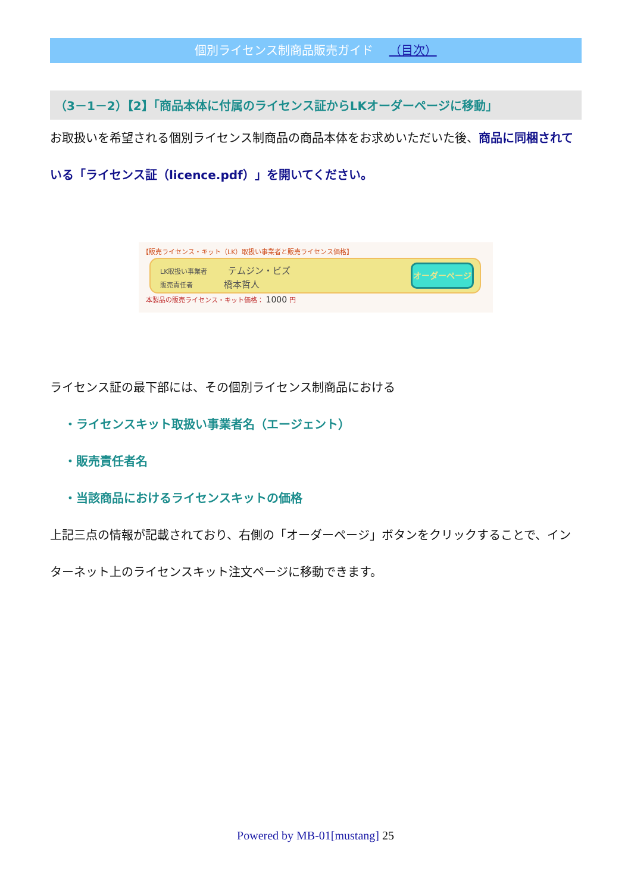個別ライセンス制商品販売ガイド （目次）
（3－1－2）【2】「商品本体に付属のライセンス証からLKオーダーページに移動」
お取扱いを希望される個別ライセンス制商品の商品本体をお求めいただいた後、商品に同梱されている「ライセンス証（licence.pdf）」を開いてください。
【販売ライセンス・キット（LK）取扱い事業者と販売ライセンス価格】
LK取扱い事業者 テムジン・ビズ
販売責任者 橋本哲人
オーダーページ
本製品の販売ライセンス・キット価格： 1000 円
ライセンス証の最下部には、その個別ライセンス制商品における
・ライセンスキット取扱い事業者名（エージェント）
・販売責任者名
・当該商品におけるライセンスキットの価格
上記三点の情報が記載されており、右側の「オーダーページ」ボタンをクリックすることで、インターネット上のライセンスキット注文ページに移動できます。
Powered by MB-01[mustang] 25